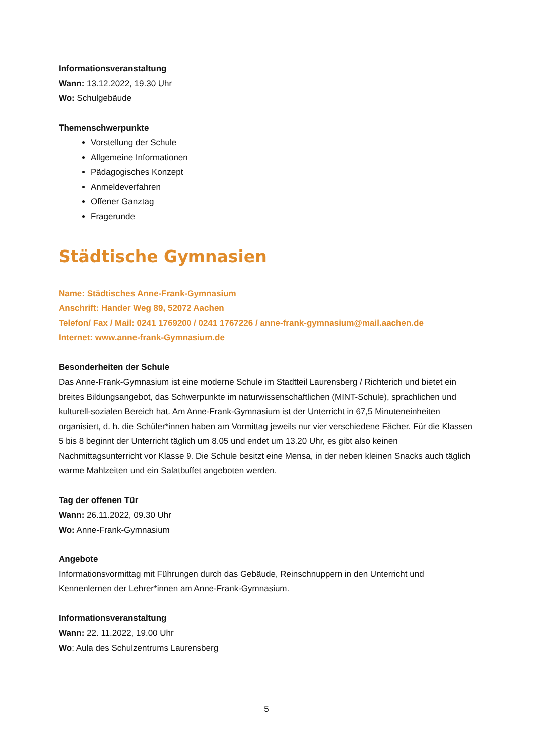Informationsveranstaltung
Wann: 13.12.2022, 19.30 Uhr
Wo: Schulgebäude
Themenschwerpunkte
Vorstellung der Schule
Allgemeine Informationen
Pädagogisches Konzept
Anmeldeverfahren
Offener Ganztag
Fragerunde
Städtische Gymnasien
Name: Städtisches Anne-Frank-Gymnasium
Anschrift: Hander Weg 89, 52072 Aachen
Telefon/ Fax / Mail: 0241 1769200 / 0241 1767226 / anne-frank-gymnasium@mail.aachen.de
Internet: www.anne-frank-Gymnasium.de
Besonderheiten der Schule
Das Anne-Frank-Gymnasium ist eine moderne Schule im Stadtteil Laurensberg / Richterich und bietet ein breites Bildungsangebot, das Schwerpunkte im naturwissenschaftlichen (MINT-Schule), sprachlichen und kulturell-sozialen Bereich hat. Am Anne-Frank-Gymnasium ist der Unterricht in 67,5 Minuteneinheiten organisiert, d. h. die Schüler*innen haben am Vormittag jeweils nur vier verschiedene Fächer. Für die Klassen 5 bis 8 beginnt der Unterricht täglich um 8.05 und endet um 13.20 Uhr, es gibt also keinen Nachmittagsunterricht vor Klasse 9. Die Schule besitzt eine Mensa, in der neben kleinen Snacks auch täglich warme Mahlzeiten und ein Salatbuffet angeboten werden.
Tag der offenen Tür
Wann: 26.11.2022, 09.30 Uhr
Wo: Anne-Frank-Gymnasium
Angebote
Informationsvormittag mit Führungen durch das Gebäude, Reinschnuppern in den Unterricht und Kennenlernen der Lehrer*innen am Anne-Frank-Gymnasium.
Informationsveranstaltung
Wann: 22. 11.2022, 19.00 Uhr
Wo: Aula des Schulzentrums Laurensberg
5